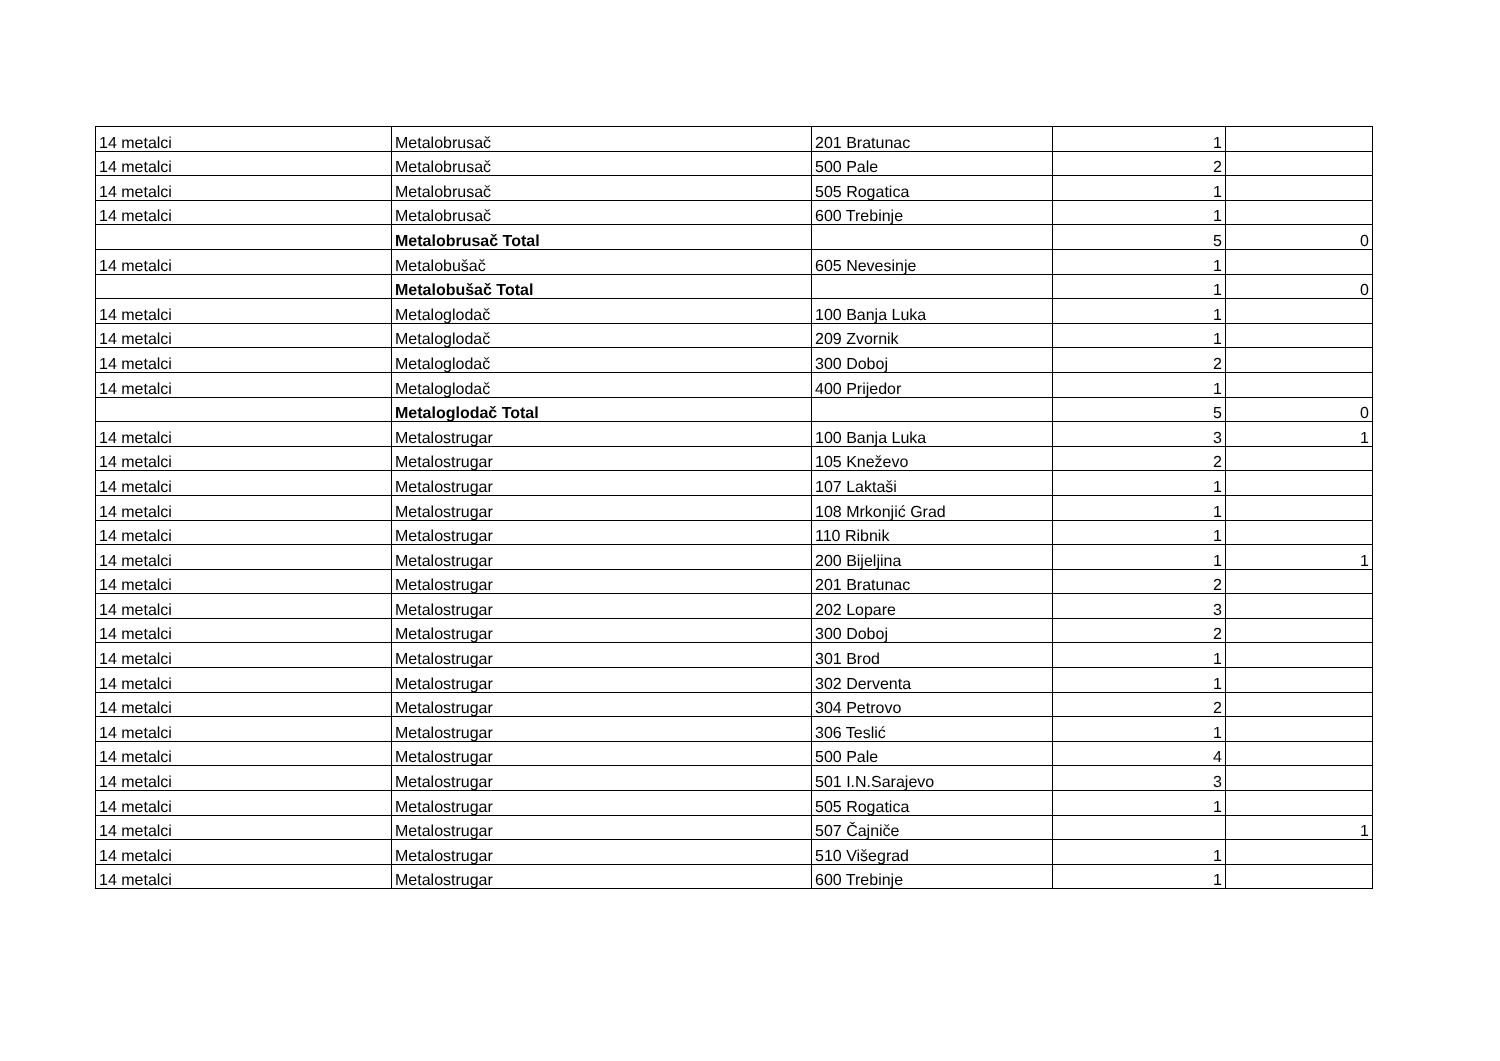| 14 metalci | Metalobrusač | 201 Bratunac | 1 | |
| 14 metalci | Metalobrusač | 500 Pale | 2 | |
| 14 metalci | Metalobrusač | 505 Rogatica | 1 | |
| 14 metalci | Metalobrusač | 600 Trebinje | 1 | |
| | Metalobrusač Total | | 5 | 0 |
| 14 metalci | Metalobušač | 605 Nevesinje | 1 | |
| | Metalobušač Total | | 1 | 0 |
| 14 metalci | Metaloglodač | 100 Banja Luka | 1 | |
| 14 metalci | Metaloglodač | 209 Zvornik | 1 | |
| 14 metalci | Metaloglodač | 300 Doboj | 2 | |
| 14 metalci | Metaloglodač | 400 Prijedor | 1 | |
| | Metaloglodač Total | | 5 | 0 |
| 14 metalci | Metalostrugar | 100 Banja Luka | 3 | 1 |
| 14 metalci | Metalostrugar | 105 Kneževo | 2 | |
| 14 metalci | Metalostrugar | 107 Laktaši | 1 | |
| 14 metalci | Metalostrugar | 108 Mrkonjić Grad | 1 | |
| 14 metalci | Metalostrugar | 110 Ribnik | 1 | |
| 14 metalci | Metalostrugar | 200 Bijeljina | 1 | 1 |
| 14 metalci | Metalostrugar | 201 Bratunac | 2 | |
| 14 metalci | Metalostrugar | 202 Lopare | 3 | |
| 14 metalci | Metalostrugar | 300 Doboj | 2 | |
| 14 metalci | Metalostrugar | 301 Brod | 1 | |
| 14 metalci | Metalostrugar | 302 Derventa | 1 | |
| 14 metalci | Metalostrugar | 304 Petrovo | 2 | |
| 14 metalci | Metalostrugar | 306 Teslić | 1 | |
| 14 metalci | Metalostrugar | 500 Pale | 4 | |
| 14 metalci | Metalostrugar | 501 I.N.Sarajevo | 3 | |
| 14 metalci | Metalostrugar | 505 Rogatica | 1 | |
| 14 metalci | Metalostrugar | 507 Čajniče | | 1 |
| 14 metalci | Metalostrugar | 510 Višegrad | 1 | |
| 14 metalci | Metalostrugar | 600 Trebinje | 1 | |